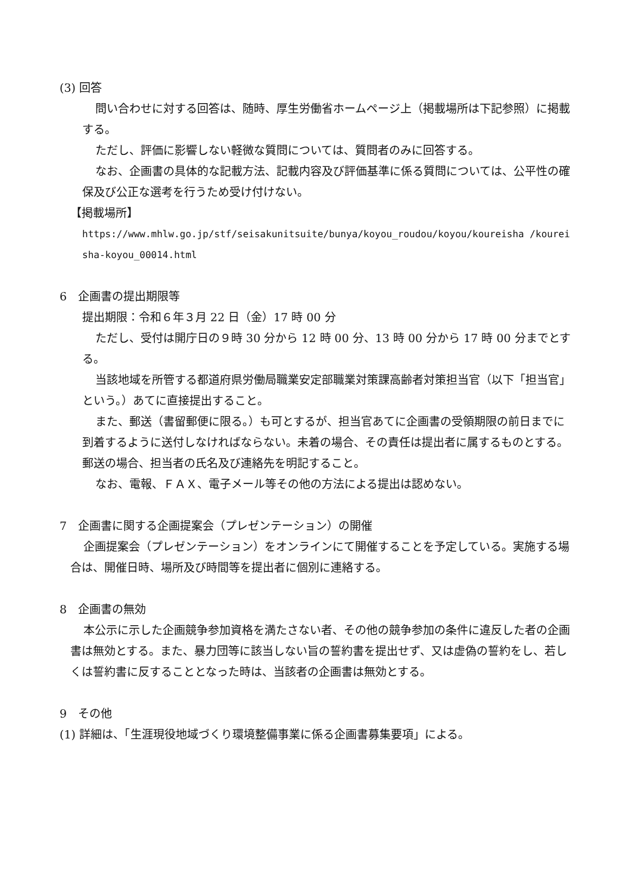(3) 回答
問い合わせに対する回答は、随時、厚生労働省ホームページ上（掲載場所は下記参照）に掲載する。
ただし、評価に影響しない軽微な質問については、質問者のみに回答する。
なお、企画書の具体的な記載方法、記載内容及び評価基準に係る質問については、公平性の確保及び公正な選考を行うため受け付けない。
【掲載場所】
https://www.mhlw.go.jp/stf/seisakunitsuite/bunya/koyou_roudou/koyou/koureisha /koureisha-koyou_00014.html
6　企画書の提出期限等
提出期限：令和６年３月 22 日（金）17 時 00 分
ただし、受付は開庁日の９時 30 分から 12 時 00 分、13 時 00 分から 17 時 00 分までとする。
当該地域を所管する都道府県労働局職業安定部職業対策課高齢者対策担当官（以下「担当官」という。）あてに直接提出すること。
また、郵送（書留郵便に限る。）も可とするが、担当官あてに企画書の受領期限の前日までに到着するように送付しなければならない。未着の場合、その責任は提出者に属するものとする。郵送の場合、担当者の氏名及び連絡先を明記すること。
なお、電報、ＦＡＸ、電子メール等その他の方法による提出は認めない。
7　企画書に関する企画提案会（プレゼンテーション）の開催
企画提案会（プレゼンテーション）をオンラインにて開催することを予定している。実施する場合は、開催日時、場所及び時間等を提出者に個別に連絡する。
8　企画書の無効
本公示に示した企画競争参加資格を満たさない者、その他の競争参加の条件に違反した者の企画書は無効とする。また、暴力団等に該当しない旨の誓約書を提出せず、又は虚偽の誓約をし、若しくは誓約書に反することとなった時は、当該者の企画書は無効とする。
9　その他
(1) 詳細は、「生涯現役地域づくり環境整備事業に係る企画書募集要項」による。